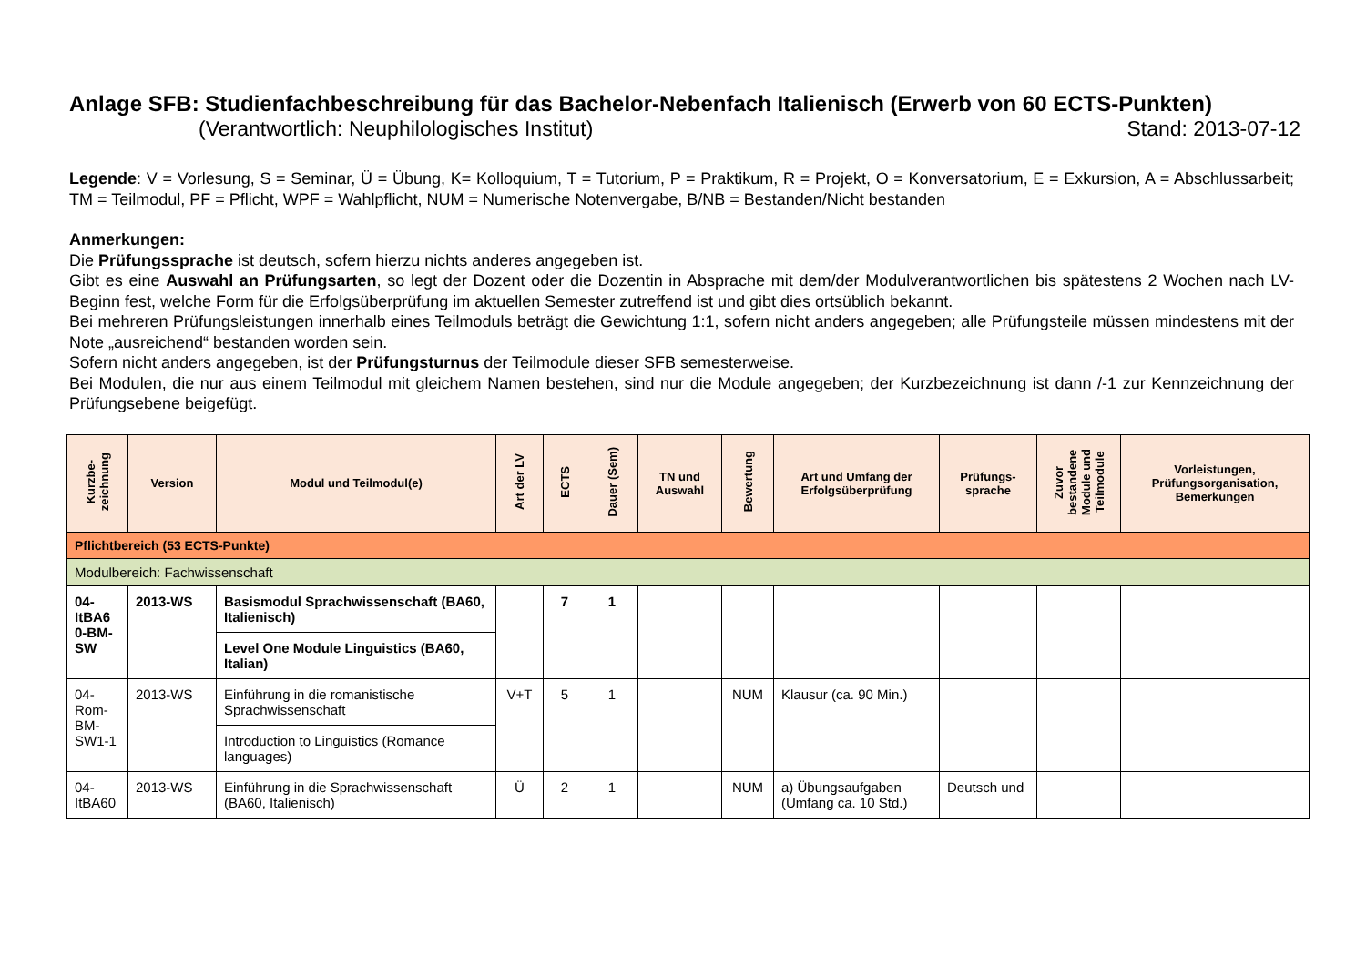Anlage SFB: Studienfachbeschreibung für das Bachelor-Nebenfach Italienisch (Erwerb von 60 ECTS-Punkten)
(Verantwortlich: Neuphilologisches Institut) Stand: 2013-07-12
Legende: V = Vorlesung, S = Seminar, Ü = Übung, K= Kolloquium, T = Tutorium, P = Praktikum, R = Projekt, O = Konversatorium, E = Exkursion, A = Abschlussarbeit; TM = Teilmodul, PF = Pflicht, WPF = Wahlpflicht, NUM = Numerische Notenvergabe, B/NB = Bestanden/Nicht bestanden
Anmerkungen:
Die Prüfungssprache ist deutsch, sofern hierzu nichts anderes angegeben ist.
Gibt es eine Auswahl an Prüfungsarten, so legt der Dozent oder die Dozentin in Absprache mit dem/der Modulverantwortlichen bis spätestens 2 Wochen nach LV-Beginn fest, welche Form für die Erfolgsüberprüfung im aktuellen Semester zutreffend ist und gibt dies ortsüblich bekannt.
Bei mehreren Prüfungsleistungen innerhalb eines Teilmoduls beträgt die Gewichtung 1:1, sofern nicht anders angegeben; alle Prüfungsteile müssen mindestens mit der Note „ausreichend“ bestanden worden sein.
Sofern nicht anders angegeben, ist der Prüfungsturnus der Teilmodule dieser SFB semesterweise.
Bei Modulen, die nur aus einem Teilmodul mit gleichem Namen bestehen, sind nur die Module angegeben; der Kurzbezeichnung ist dann /-1 zur Kennzeichnung der Prüfungsebene beigefügt.
| Kurzbe- zeichnung | Version | Modul und Teilmodul(e) | Art der LV | ECTS | Dauer (Sem) | TN und Auswahl | Bewertung | Art und Umfang der Erfolgsüberprüfung | Prüfungs- sprache | Zuvor bestandene Module und Teilmodule | Vorleistungen, Prüfungsorganisation, Bemerkungen |
| --- | --- | --- | --- | --- | --- | --- | --- | --- | --- | --- | --- |
| Pflichtbereich (53 ECTS-Punkte) | | | | | | | | | | | |
| Modulbereich: Fachwissenschaft | | | | | | | | | | | |
| 04- ItBA6 0-BM- SW | 2013-WS | Basismodul Sprachwissenschaft (BA60, Italienisch) | | 7 | 1 | | | | | | |
| | | Level One Module Linguistics (BA60, Italian) | | | | | | | | | |
| 04- Rom- BM- SW1-1 | 2013-WS | Einführung in die romanistische Sprachwissenschaft | V+T | 5 | 1 | | NUM | Klausur (ca. 90 Min.) | | | |
| | | Introduction to Linguistics (Romance languages) | | | | | | | | | |
| 04- ItBA60 | 2013-WS | Einführung in die Sprachwissenschaft (BA60, Italienisch) | Ü | 2 | 1 | | NUM | a) Übungsaufgaben (Umfang ca. 10 Std.) | Deutsch und | | |